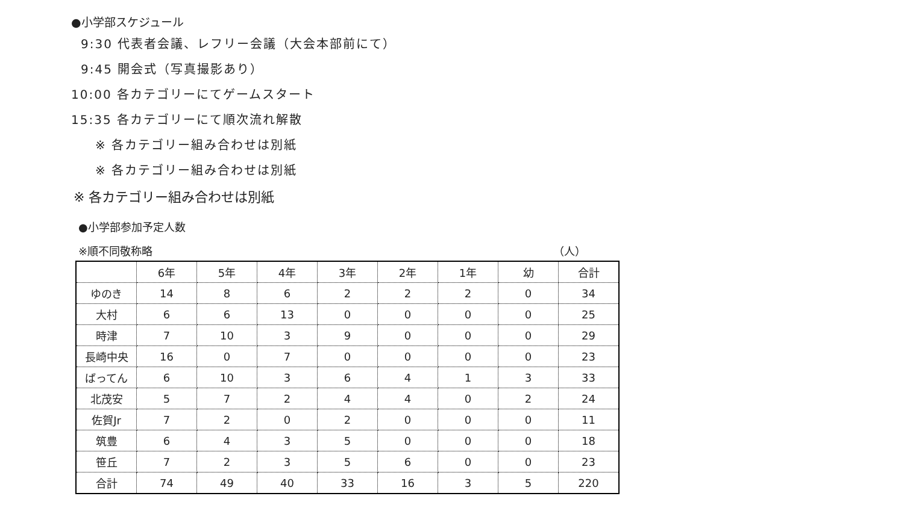●小学部スケジュール
9:30 代表者会議、レフリー会議（大会本部前にて）
9:45 開会式（写真撮影あり）
10:00 各カテゴリーにてゲームスタート
15:35 各カテゴリーにて順次流れ解散
※ 各カテゴリー組み合わせは別紙
※ 各カテゴリー組み合わせは別紙
※ 各カテゴリー組み合わせは別紙
●小学部参加予定人数
※順不同敬称略 （人）
| | 6年 | 5年 | 4年 | 3年 | 2年 | 1年 | 幼 | 合計 |
| --- | --- | --- | --- | --- | --- | --- | --- | --- |
| ゆのき | 14 | 8 | 6 | 2 | 2 | 2 | 0 | 34 |
| 大村 | 6 | 6 | 13 | 0 | 0 | 0 | 0 | 25 |
| 時津 | 7 | 10 | 3 | 9 | 0 | 0 | 0 | 29 |
| 長崎中央 | 16 | 0 | 7 | 0 | 0 | 0 | 0 | 23 |
| ばってん | 6 | 10 | 3 | 6 | 4 | 1 | 3 | 33 |
| 北茂安 | 5 | 7 | 2 | 4 | 4 | 0 | 2 | 24 |
| 佐賀Jr | 7 | 2 | 0 | 2 | 0 | 0 | 0 | 11 |
| 筑豊 | 6 | 4 | 3 | 5 | 0 | 0 | 0 | 18 |
| 笹丘 | 7 | 2 | 3 | 5 | 6 | 0 | 0 | 23 |
| 合計 | 74 | 49 | 40 | 33 | 16 | 3 | 5 | 220 |